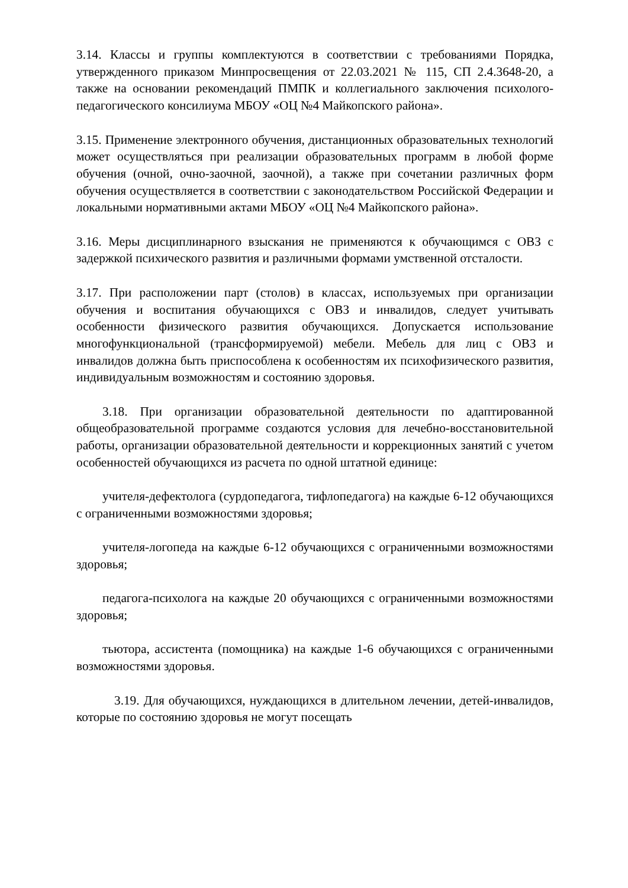3.14. Классы и группы комплектуются в соответствии с требованиями Порядка, утвержденного приказом Минпросвещения от 22.03.2021 № 115, СП 2.4.3648-20, а также на основании рекомендаций ПМПК и коллегиального заключения психолого-педагогического консилиума МБОУ «ОЦ №4 Майкопского района».
3.15. Применение электронного обучения, дистанционных образовательных технологий может осуществляться при реализации образовательных программ в любой форме обучения (очной, очно-заочной, заочной), а также при сочетании различных форм обучения осуществляется в соответствии с законодательством Российской Федерации и локальными нормативными актами МБОУ «ОЦ №4 Майкопского района».
3.16. Меры дисциплинарного взыскания не применяются к обучающимся с ОВЗ с задержкой психического развития и различными формами умственной отсталости.
3.17. При расположении парт (столов) в классах, используемых при организации обучения и воспитания обучающихся с ОВЗ и инвалидов, следует учитывать особенности физического развития обучающихся. Допускается использование многофункциональной (трансформируемой) мебели. Мебель для лиц с ОВЗ и инвалидов должна быть приспособлена к особенностям их психофизического развития, индивидуальным возможностям и состоянию здоровья.
3.18. При организации образовательной деятельности по адаптированной общеобразовательной программе создаются условия для лечебно-восстановительной работы, организации образовательной деятельности и коррекционных занятий с учетом особенностей обучающихся из расчета по одной штатной единице:
учителя-дефектолога (сурдопедагога, тифлопедагога) на каждые 6-12 обучающихся с ограниченными возможностями здоровья;
учителя-логопеда на каждые 6-12 обучающихся с ограниченными возможностями здоровья;
педагога-психолога на каждые 20 обучающихся с ограниченными возможностями здоровья;
тьютора, ассистента (помощника) на каждые 1-6 обучающихся с ограниченными возможностями здоровья.
3.19. Для обучающихся, нуждающихся в длительном лечении, детей-инвалидов, которые по состоянию здоровья не могут посещать